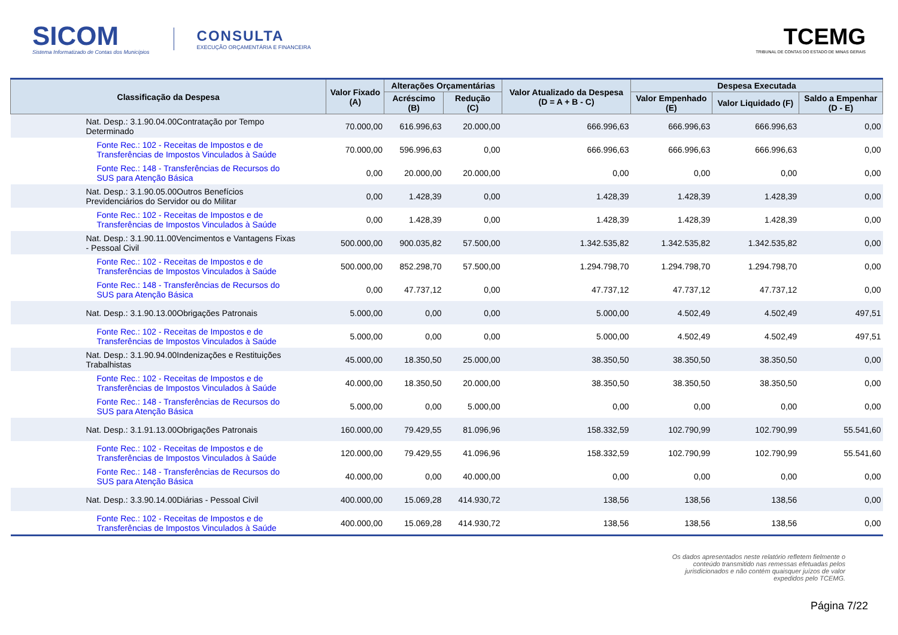SICOM
Sistema Informatizado de Contas dos Municípios
CONSULTA
EXECUÇÃO ORÇAMENTÁRIA E FINANCEIRA
TCEMG
TRIBUNAL DE CONTAS DO ESTADO DE MINAS GERAIS
| Classificação da Despesa | Valor Fixado (A) | Alterações Orçamentárias | | Valor Atualizado da Despesa (D = A + B - C) | Despesa Executada | | |
| --- | --- | --- | --- | --- | --- | --- | --- |
| | | Acréscimo (B) | Redução (C) | | Valor Empenhado (E) | Valor Liquidado (F) | Saldo a Empenhar (D - E) |
| Nat. Desp.: 3.1.90.04.00Contratação por Tempo Determinado | 70.000,00 | 616.996,63 | 20.000,00 | 666.996,63 | 666.996,63 | 666.996,63 | 0,00 |
| Fonte Rec.: 102 - Receitas de Impostos e de Transferências de Impostos Vinculados à Saúde | 70.000,00 | 596.996,63 | 0,00 | 666.996,63 | 666.996,63 | 666.996,63 | 0,00 |
| Fonte Rec.: 148 - Transferências de Recursos do SUS para Atenção Básica | 0,00 | 20.000,00 | 20.000,00 | 0,00 | 0,00 | 0,00 | 0,00 |
| Nat. Desp.: 3.1.90.05.00Outros Benefícios Previdenciários do Servidor ou do Militar | 0,00 | 1.428,39 | 0,00 | 1.428,39 | 1.428,39 | 1.428,39 | 0,00 |
| Fonte Rec.: 102 - Receitas de Impostos e de Transferências de Impostos Vinculados à Saúde | 0,00 | 1.428,39 | 0,00 | 1.428,39 | 1.428,39 | 1.428,39 | 0,00 |
| Nat. Desp.: 3.1.90.11.00Vencimentos e Vantagens Fixas - Pessoal Civil | 500.000,00 | 900.035,82 | 57.500,00 | 1.342.535,82 | 1.342.535,82 | 1.342.535,82 | 0,00 |
| Fonte Rec.: 102 - Receitas de Impostos e de Transferências de Impostos Vinculados à Saúde | 500.000,00 | 852.298,70 | 57.500,00 | 1.294.798,70 | 1.294.798,70 | 1.294.798,70 | 0,00 |
| Fonte Rec.: 148 - Transferências de Recursos do SUS para Atenção Básica | 0,00 | 47.737,12 | 0,00 | 47.737,12 | 47.737,12 | 47.737,12 | 0,00 |
| Nat. Desp.: 3.1.90.13.00Obrigações Patronais | 5.000,00 | 0,00 | 0,00 | 5.000,00 | 4.502,49 | 4.502,49 | 497,51 |
| Fonte Rec.: 102 - Receitas de Impostos e de Transferências de Impostos Vinculados à Saúde | 5.000,00 | 0,00 | 0,00 | 5.000,00 | 4.502,49 | 4.502,49 | 497,51 |
| Nat. Desp.: 3.1.90.94.00Indenizações e Restituições Trabalhistas | 45.000,00 | 18.350,50 | 25.000,00 | 38.350,50 | 38.350,50 | 38.350,50 | 0,00 |
| Fonte Rec.: 102 - Receitas de Impostos e de Transferências de Impostos Vinculados à Saúde | 40.000,00 | 18.350,50 | 20.000,00 | 38.350,50 | 38.350,50 | 38.350,50 | 0,00 |
| Fonte Rec.: 148 - Transferências de Recursos do SUS para Atenção Básica | 5.000,00 | 0,00 | 5.000,00 | 0,00 | 0,00 | 0,00 | 0,00 |
| Nat. Desp.: 3.1.91.13.00Obrigações Patronais | 160.000,00 | 79.429,55 | 81.096,96 | 158.332,59 | 102.790,99 | 102.790,99 | 55.541,60 |
| Fonte Rec.: 102 - Receitas de Impostos e de Transferências de Impostos Vinculados à Saúde | 120.000,00 | 79.429,55 | 41.096,96 | 158.332,59 | 102.790,99 | 102.790,99 | 55.541,60 |
| Fonte Rec.: 148 - Transferências de Recursos do SUS para Atenção Básica | 40.000,00 | 0,00 | 40.000,00 | 0,00 | 0,00 | 0,00 | 0,00 |
| Nat. Desp.: 3.3.90.14.00Diárias - Pessoal Civil | 400.000,00 | 15.069,28 | 414.930,72 | 138,56 | 138,56 | 138,56 | 0,00 |
| Fonte Rec.: 102 - Receitas de Impostos e de Transferências de Impostos Vinculados à Saúde | 400.000,00 | 15.069,28 | 414.930,72 | 138,56 | 138,56 | 138,56 | 0,00 |
Os dados apresentados neste relatório refletem fielmente o conteúdo transmitido nas remessas efetuadas pelos jurisdicionados e não contém quaisquer juízos de valor expedidos pelo TCEMG.
Página 7/22